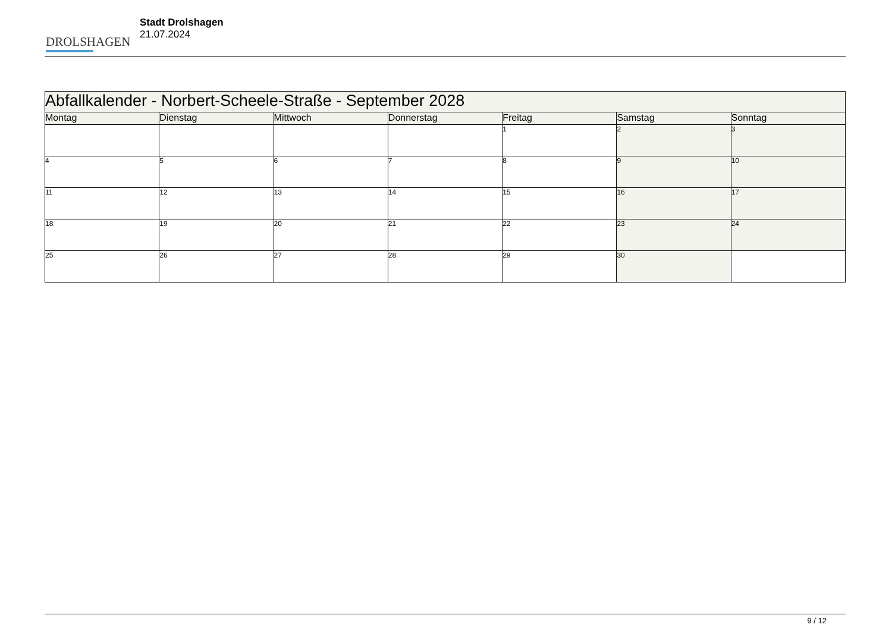DROLSHAGEN
Stadt Drolshagen
21.07.2024
| Abfallkalender - Norbert-Scheele-Straße - September 2028 | | | | | | |
| --- | --- | --- | --- | --- | --- | --- |
| Montag | Dienstag | Mittwoch | Donnerstag | Freitag | Samstag | Sonntag |
| | | | | 1 | 2 | 3 |
| 4 | 5 | 6 | 7 | 8 | 9 | 10 |
| 11 | 12 | 13 | 14 | 15 | 16 | 17 |
| 18 | 19 | 20 | 21 | 22 | 23 | 24 |
| 25 | 26 | 27 | 28 | 29 | 30 | |
9 / 12